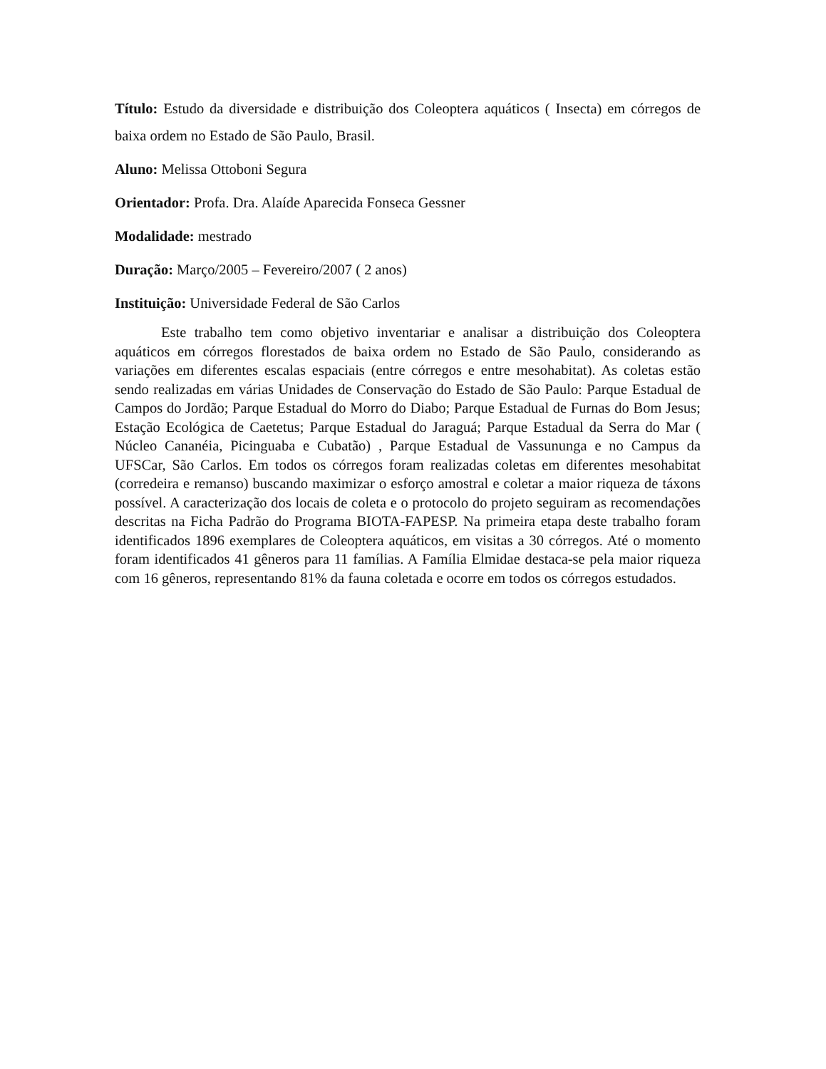Título: Estudo da diversidade e distribuição dos Coleoptera aquáticos ( Insecta) em córregos de baixa ordem no Estado de São Paulo, Brasil.
Aluno: Melissa Ottoboni Segura
Orientador: Profa. Dra. Alaíde Aparecida Fonseca Gessner
Modalidade: mestrado
Duração: Março/2005 – Fevereiro/2007 ( 2 anos)
Instituição: Universidade Federal de São Carlos
Este trabalho tem como objetivo inventariar e analisar a distribuição dos Coleoptera aquáticos em córregos florestados de baixa ordem no Estado de São Paulo, considerando as variações em diferentes escalas espaciais (entre córregos e entre mesohabitat). As coletas estão sendo realizadas em várias Unidades de Conservação do Estado de São Paulo: Parque Estadual de Campos do Jordão; Parque Estadual do Morro do Diabo; Parque Estadual de Furnas do Bom Jesus; Estação Ecológica de Caetetus; Parque Estadual do Jaraguá; Parque Estadual da Serra do Mar ( Núcleo Cananéia, Picinguaba e Cubatão) , Parque Estadual de Vassununga e no Campus da UFSCar, São Carlos. Em todos os córregos foram realizadas coletas em diferentes mesohabitat (corredeira e remanso) buscando maximizar o esforço amostral e coletar a maior riqueza de táxons possível. A caracterização dos locais de coleta e o protocolo do projeto seguiram as recomendações descritas na Ficha Padrão do Programa BIOTA-FAPESP. Na primeira etapa deste trabalho foram identificados 1896 exemplares de Coleoptera aquáticos, em visitas a 30 córregos. Até o momento foram identificados 41 gêneros para 11 famílias. A Família Elmidae destaca-se pela maior riqueza com 16 gêneros, representando 81% da fauna coletada e ocorre em todos os córregos estudados.